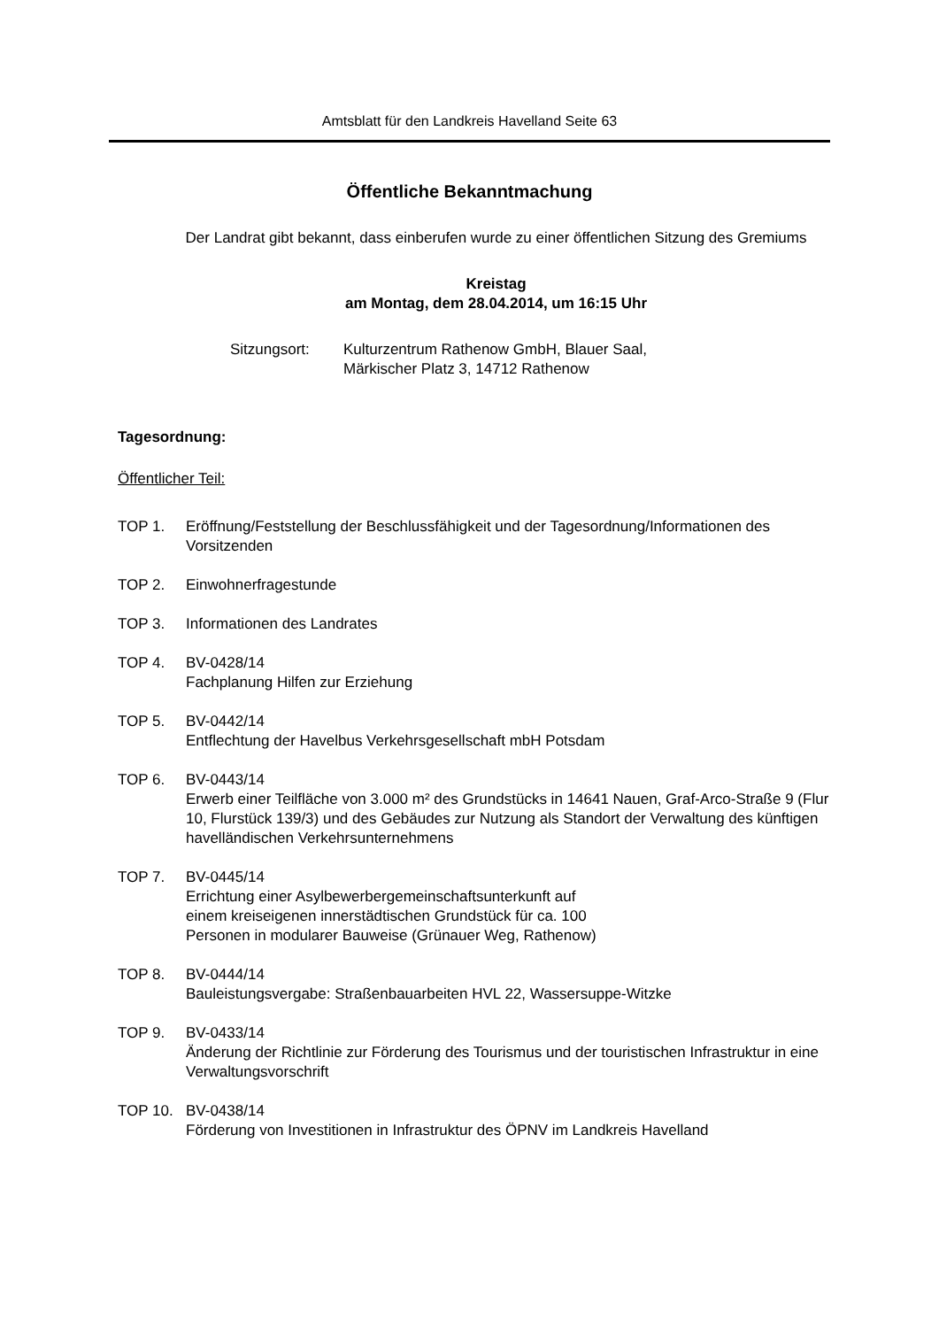Amtsblatt für den Landkreis Havelland Seite 63
Öffentliche Bekanntmachung
Der Landrat gibt bekannt, dass einberufen wurde zu einer öffentlichen Sitzung des Gremiums
Kreistag
am Montag, dem 28.04.2014, um 16:15 Uhr
Sitzungsort: Kulturzentrum Rathenow GmbH, Blauer Saal,
Märkischer Platz 3, 14712 Rathenow
Tagesordnung:
Öffentlicher Teil:
TOP 1. Eröffnung/Feststellung der Beschlussfähigkeit und der Tagesordnung/Informationen des Vorsitzenden
TOP 2. Einwohnerfragestunde
TOP 3. Informationen des Landrates
TOP 4. BV-0428/14
Fachplanung Hilfen zur Erziehung
TOP 5. BV-0442/14
Entflechtung der Havelbus Verkehrsgesellschaft mbH Potsdam
TOP 6. BV-0443/14
Erwerb einer Teilfläche von 3.000 m² des Grundstücks in 14641 Nauen, Graf-Arco-Straße 9 (Flur 10, Flurstück 139/3) und des Gebäudes zur Nutzung als Standort der Verwaltung des künftigen havelländischen Verkehrsunternehmens
TOP 7. BV-0445/14
Errichtung einer Asylbewerbergemeinschaftsunterkunft auf
einem kreiseigenen innerstädtischen Grundstück für ca. 100
Personen in modularer Bauweise (Grünauer Weg, Rathenow)
TOP 8. BV-0444/14
Bauleistungsvergabe: Straßenbauarbeiten HVL 22, Wassersuppe-Witzke
TOP 9. BV-0433/14
Änderung der Richtlinie zur Förderung des Tourismus und der touristischen Infrastruktur in eine Verwaltungsvorschrift
TOP 10. BV-0438/14
Förderung von Investitionen in Infrastruktur des ÖPNV im Landkreis Havelland